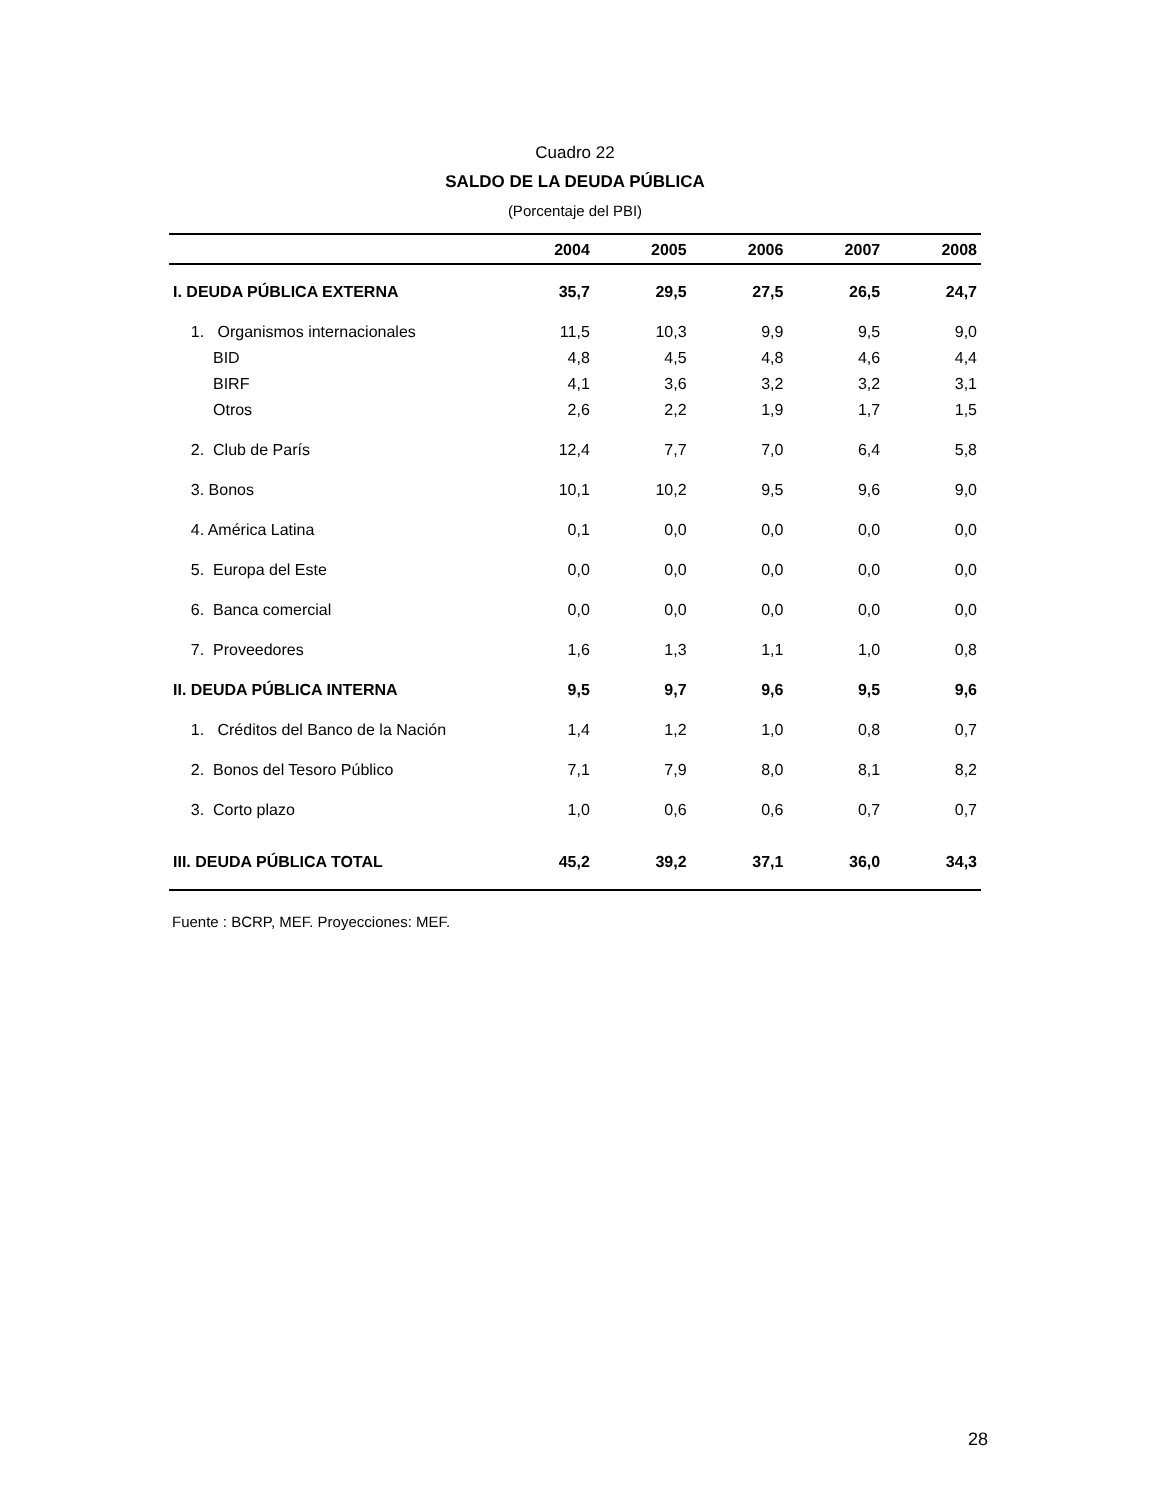Cuadro 22
SALDO DE LA DEUDA PÚBLICA
(Porcentaje del PBI)
| | 2004 | 2005 | 2006 | 2007 | 2008 |
| --- | --- | --- | --- | --- | --- |
| I. DEUDA PÚBLICA EXTERNA | 35,7 | 29,5 | 27,5 | 26,5 | 24,7 |
| 1. Organismos internacionales | 11,5 | 10,3 | 9,9 | 9,5 | 9,0 |
| BID | 4,8 | 4,5 | 4,8 | 4,6 | 4,4 |
| BIRF | 4,1 | 3,6 | 3,2 | 3,2 | 3,1 |
| Otros | 2,6 | 2,2 | 1,9 | 1,7 | 1,5 |
| 2. Club de París | 12,4 | 7,7 | 7,0 | 6,4 | 5,8 |
| 3. Bonos | 10,1 | 10,2 | 9,5 | 9,6 | 9,0 |
| 4. América Latina | 0,1 | 0,0 | 0,0 | 0,0 | 0,0 |
| 5. Europa del Este | 0,0 | 0,0 | 0,0 | 0,0 | 0,0 |
| 6. Banca comercial | 0,0 | 0,0 | 0,0 | 0,0 | 0,0 |
| 7. Proveedores | 1,6 | 1,3 | 1,1 | 1,0 | 0,8 |
| II. DEUDA PÚBLICA INTERNA | 9,5 | 9,7 | 9,6 | 9,5 | 9,6 |
| 1. Créditos del Banco de la Nación | 1,4 | 1,2 | 1,0 | 0,8 | 0,7 |
| 2. Bonos del Tesoro Público | 7,1 | 7,9 | 8,0 | 8,1 | 8,2 |
| 3. Corto plazo | 1,0 | 0,6 | 0,6 | 0,7 | 0,7 |
| III. DEUDA PÚBLICA TOTAL | 45,2 | 39,2 | 37,1 | 36,0 | 34,3 |
Fuente : BCRP, MEF. Proyecciones: MEF.
28